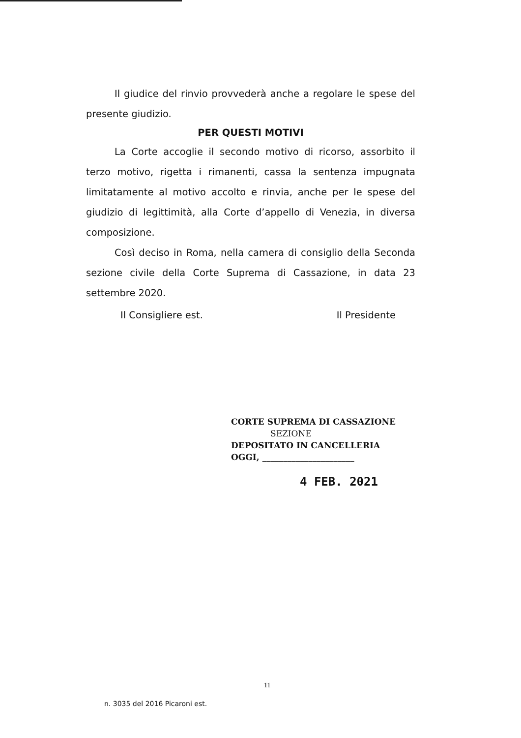Il giudice del rinvio provvederà anche a regolare le spese del presente giudizio.
PER QUESTI MOTIVI
La Corte accoglie il secondo motivo di ricorso, assorbito il terzo motivo, rigetta i rimanenti, cassa la sentenza impugnata limitatamente al motivo accolto e rinvia, anche per le spese del giudizio di legittimità, alla Corte d’appello di Venezia, in diversa composizione.
Così deciso in Roma, nella camera di consiglio della Seconda sezione civile della Corte Suprema di Cassazione, in data 23 settembre 2020.
Il Consigliere est. Il Presidente
CORTE SUPREMA DI CASSAZIONE
SEZIONE
DEPOSITATO IN CANCELLERIA
OGGI, ______________________
4 FEB. 2021
11
n. 3035 del 2016 Picaroni est.